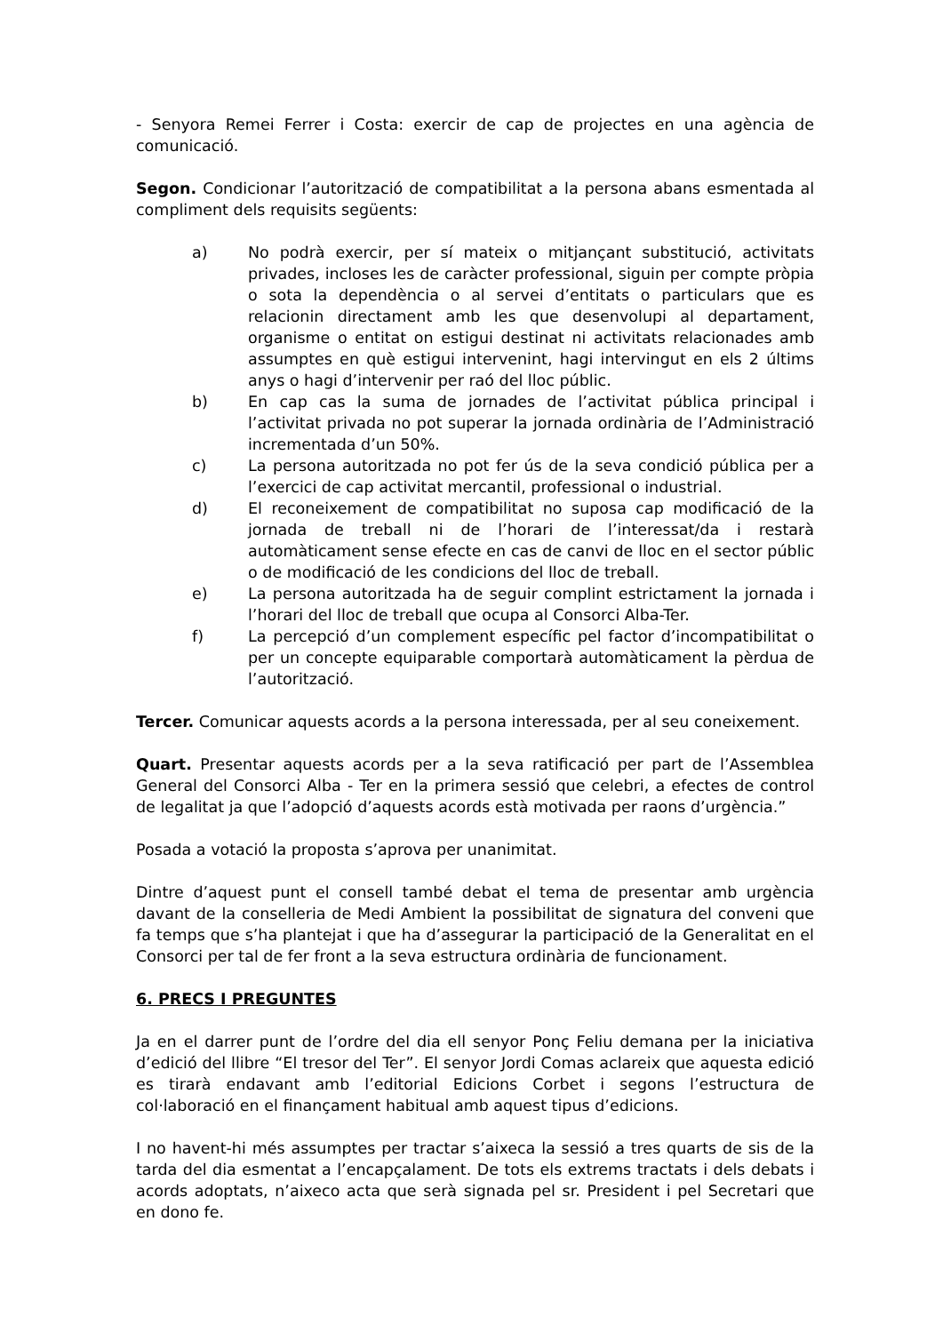- Senyora Remei Ferrer i Costa: exercir de cap de projectes en una agència de comunicació.
Segon. Condicionar l’autorització de compatibilitat a la persona abans esmentada al compliment dels requisits següents:
a) No podrà exercir, per sí mateix o mitjançant substitució, activitats privades, incloses les de caràcter professional, siguin per compte pròpia o sota la dependència o al servei d’entitats o particulars que es relacionin directament amb les que desenvolupi al departament, organisme o entitat on estigui destinat ni activitats relacionades amb assumptes en què estigui intervenint, hagi intervingut en els 2 últims anys o hagi d’intervenir per raó del lloc públic.
b) En cap cas la suma de jornades de l’activitat pública principal i l’activitat privada no pot superar la jornada ordinària de l’Administració incrementada d’un 50%.
c) La persona autoritzada no pot fer ús de la seva condició pública per a l’exercici de cap activitat mercantil, professional o industrial.
d) El reconeixement de compatibilitat no suposa cap modificació de la jornada de treball ni de l’horari de l’interessat/da i restarà automàticament sense efecte en cas de canvi de lloc en el sector públic o de modificació de les condicions del lloc de treball.
e) La persona autoritzada ha de seguir complint estrictament la jornada i l’horari del lloc de treball que ocupa al Consorci Alba-Ter.
f) La percepció d’un complement específic pel factor d’incompatibilitat o per un concepte equiparable comportarà automàticament la pèrdua de l’autorització.
Tercer. Comunicar aquests acords a la persona interessada, per al seu coneixement.
Quart. Presentar aquests acords per a la seva ratificació per part de l’Assemblea General del Consorci Alba - Ter en la primera sessió que celebri, a efectes de control de legalitat ja que l’adopció d’aquests acords està motivada per raons d’urgència.”
Posada a votació la proposta s’aprova per unanimitat.
Dintre d’aquest punt el consell també debat el tema de presentar amb urgència davant de la conselleria de Medi Ambient la possibilitat de signatura del conveni que fa temps que s’ha plantejat i que ha d’assegurar la participació de la Generalitat en el Consorci per tal de fer front a la seva estructura ordinària de funcionament.
6. PRECS I PREGUNTES
Ja en el darrer punt de l’ordre del dia ell senyor Ponç Feliu demana per la iniciativa d’edició del llibre “El tresor del Ter”. El senyor Jordi Comas aclareix que aquesta edició es tirarà endavant amb l’editorial Edicions Corbet i segons l’estructura de col·laboració en el finançament habitual amb aquest tipus d’edicions.
I no havent-hi més assumptes per tractar s’aixeca la sessió a tres quarts de sis de la tarda del dia esmentat a l’encapçalament. De tots els extrems tractats i dels debats i acords adoptats, n’aixeco acta que serà signada pel sr. President i pel Secretari que en dono fe.